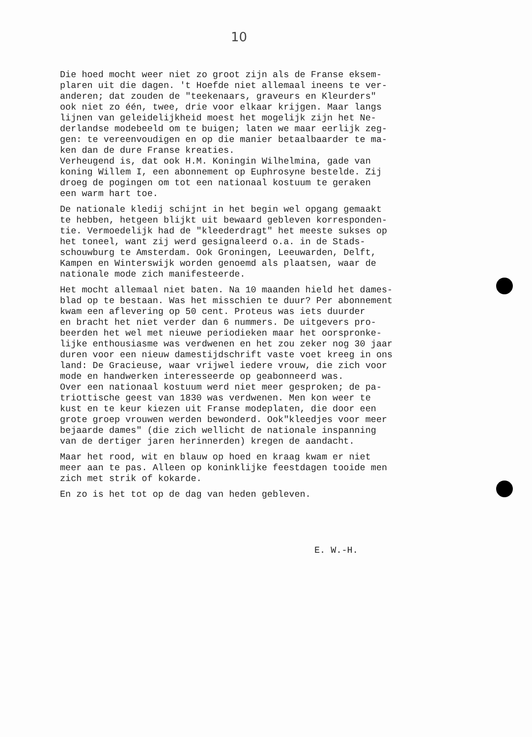10
Die hoed mocht weer niet zo groot zijn als de Franse eksem- plaren uit die dagen. 't Hoefde niet allemaal ineens te ver- anderen; dat zouden de "teekenaars, graveurs en Kleurders" ook niet zo één, twee, drie voor elkaar krijgen. Maar langs lijnen van geleidelijkheid moest het mogelijk zijn het Ne- derlandse modebeeld om te buigen; laten we maar eerlijk zeg- gen: te vereenvoudigen en op die manier betaalbaarder te ma- ken dan de dure Franse kreaties. Verheugend is, dat ook H.M. Koningin Wilhelmina, gade van koning Willem I, een abonnement op Euphrosyne bestelde. Zij droeg de pogingen om tot een nationaal kostuum te geraken een warm hart toe.
De nationale kledij schijnt in het begin wel opgang gemaakt te hebben, hetgeen blijkt uit bewaard gebleven korresponden- tie. Vermoedelijk had de "kleederdragt" het meeste sukses op het toneel, want zij werd gesignaleerd o.a. in de Stads- schouwburg te Amsterdam. Ook Groningen, Leeuwarden, Delft, Kampen en Winterswijk worden genoemd als plaatsen, waar de nationale mode zich manifesteerde.
Het mocht allemaal niet baten. Na 10 maanden hield het dames- blad op te bestaan. Was het misschien te duur? Per abonnement kwam een aflevering op 50 cent. Proteus was iets duurder en bracht het niet verder dan 6 nummers. De uitgevers pro- beerden het wel met nieuwe periodieken maar het oorspronke- lijke enthousiasme was verdwenen en het zou zeker nog 30 jaar duren voor een nieuw damestijdschrift vaste voet kreeg in ons land: De Gracieuse, waar vrijwel iedere vrouw, die zich voor mode en handwerken interesseerde op geabonneerd was. Over een nationaal kostuum werd niet meer gesproken; de pa- triottische geest van 1830 was verdwenen. Men kon weer te kust en te keur kiezen uit Franse modeplaten, die door een grote groep vrouwen werden bewonderd. Ook"kleedjes voor meer bejaarde dames" (die zich wellicht de nationale inspanning van de dertiger jaren herinnerden) kregen de aandacht.
Maar het rood, wit en blauw op hoed en kraag kwam er niet meer aan te pas. Alleen op koninklijke feestdagen tooide men zich met strik of kokarde.
En zo is het tot op de dag van heden gebleven.
E. W.-H.